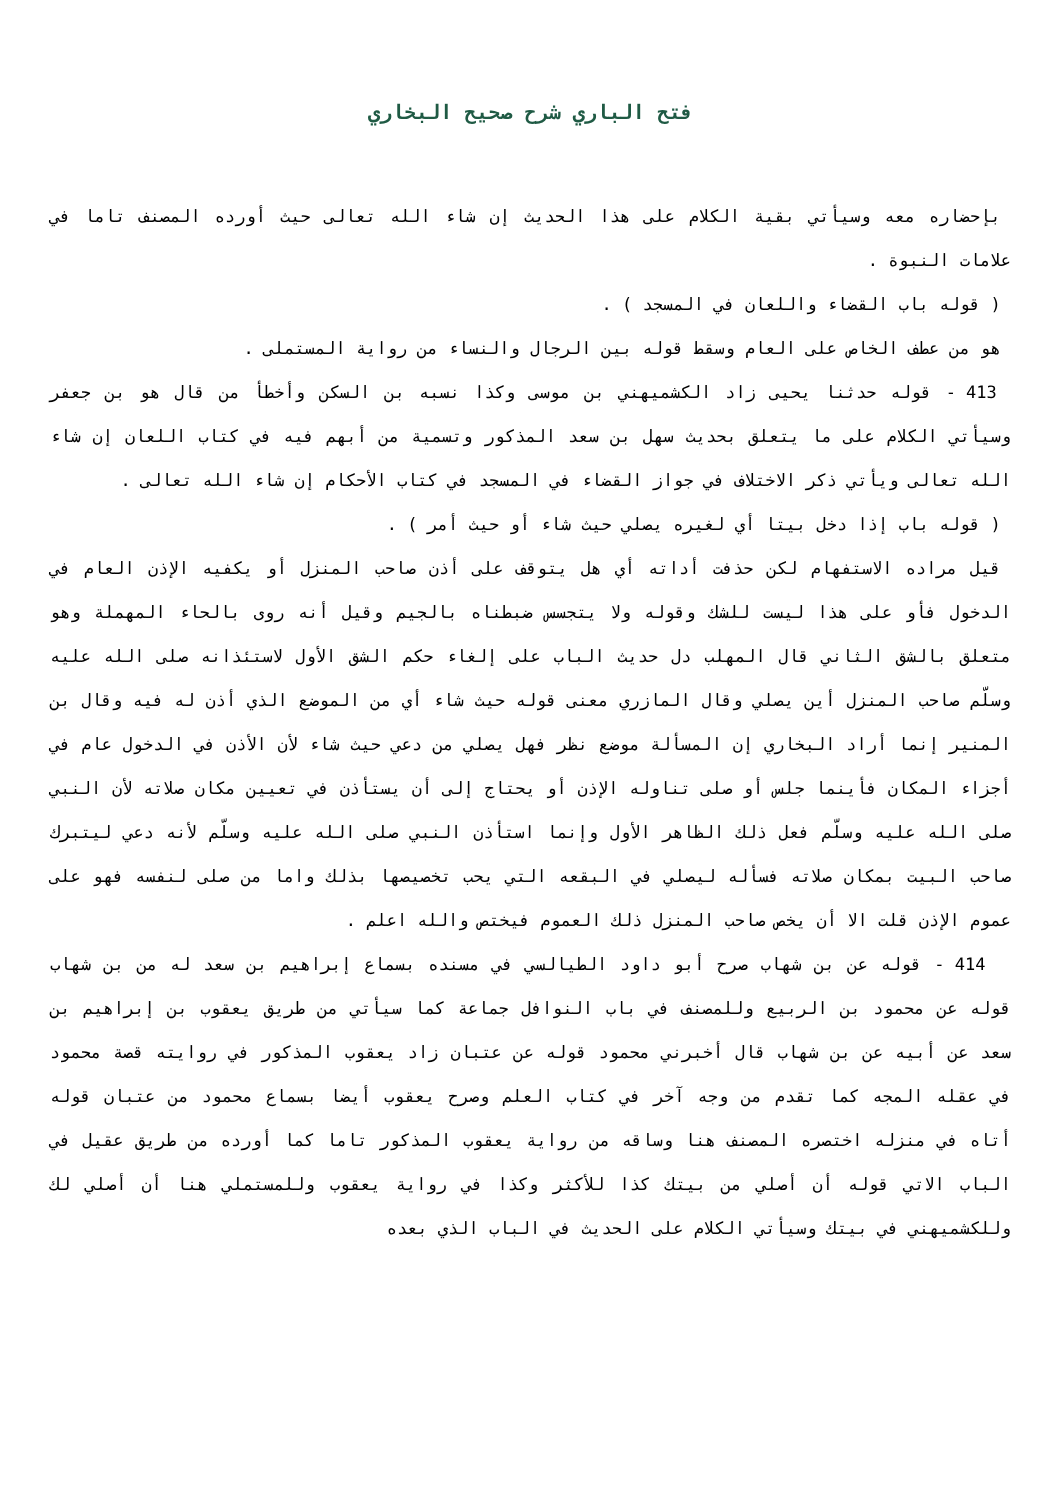فتح الباري شرح صحيح البخاري
بإحضاره معه وسيأتي بقية الكلام على هذا الحديث إن شاء الله تعالى حيث أورده المصنف تاما في علامات النبوة .
( قوله باب القضاء واللعان في المسجد ) .
هو من عطف الخاص على العام وسقط قوله بين الرجال والنساء من رواية المستملى .
413 - قوله حدثنا يحيى زاد الكشميهني بن موسى وكذا نسبه بن السكن وأخطأ من قال هو بن جعفر وسيأتي الكلام على ما يتعلق بحديث سهل بن سعد المذكور وتسمية من أبهم فيه في كتاب اللعان إن شاء الله تعالى ويأتي ذكر الاختلاف في جواز القضاء في المسجد في كتاب الأحكام إن شاء الله تعالى .
( قوله باب إذا دخل بيتا أي لغيره يصلي حيث شاء أو حيث أمر ) .
قيل مراده الاستفهام لكن حذفت أداته أي هل يتوقف على أذن صاحب المنزل أو يكفيه الإذن العام في الدخول فأو على هذا ليست للشك وقوله ولا يتجسس ضبطناه بالجيم وقيل أنه روى بالحاء المهملة وهو متعلق بالشق الثاني قال المهلب دل حديث الباب على إلغاء حكم الشق الأول لاستئذانه صلى الله عليه وسلّم صاحب المنزل أين يصلي وقال المازري معنى قوله حيث شاء أي من الموضع الذي أذن له فيه وقال بن المنير إنما أراد البخاري إن المسألة موضع نظر فهل يصلي من دعي حيث شاء لأن الأذن في الدخول عام في أجزاء المكان فأينما جلس أو صلى تناوله الإذن أو يحتاج إلى أن يستأذن في تعيين مكان صلاته لأن النبي صلى الله عليه وسلّم فعل ذلك الظاهر الأول وإنما استأذن النبي صلى الله عليه وسلّم لأنه دعي ليتبرك صاحب البيت بمكان صلاته فسأله ليصلي في البقعه التي يحب تخصيصها بذلك واما من صلى لنفسه فهو على عموم الإذن قلت الا أن يخص صاحب المنزل ذلك العموم فيختص والله اعلم .
414 - قوله عن بن شهاب صرح أبو داود الطيالسي في مسنده بسماع إبراهيم بن سعد له من بن شهاب قوله عن محمود بن الربيع وللمصنف في باب النوافل جماعة كما سيأتي من طريق يعقوب بن إبراهيم بن سعد عن أبيه عن بن شهاب قال أخبرني محمود قوله عن عتبان زاد يعقوب المذكور في روايته قصة محمود في عقله المجه كما تقدم من وجه آخر في كتاب العلم وصرح يعقوب أيضا بسماع محمود من عتبان قوله أتاه في منزله اختصره المصنف هنا وساقه من رواية يعقوب المذكور تاما كما أورده من طريق عقيل في الباب الاتي قوله أن أصلي من بيتك كذا للأكثر وكذا في رواية يعقوب وللمستملي هنا أن أصلي لك وللكشميهني في بيتك وسيأتي الكلام على الحديث في الباب الذي بعده